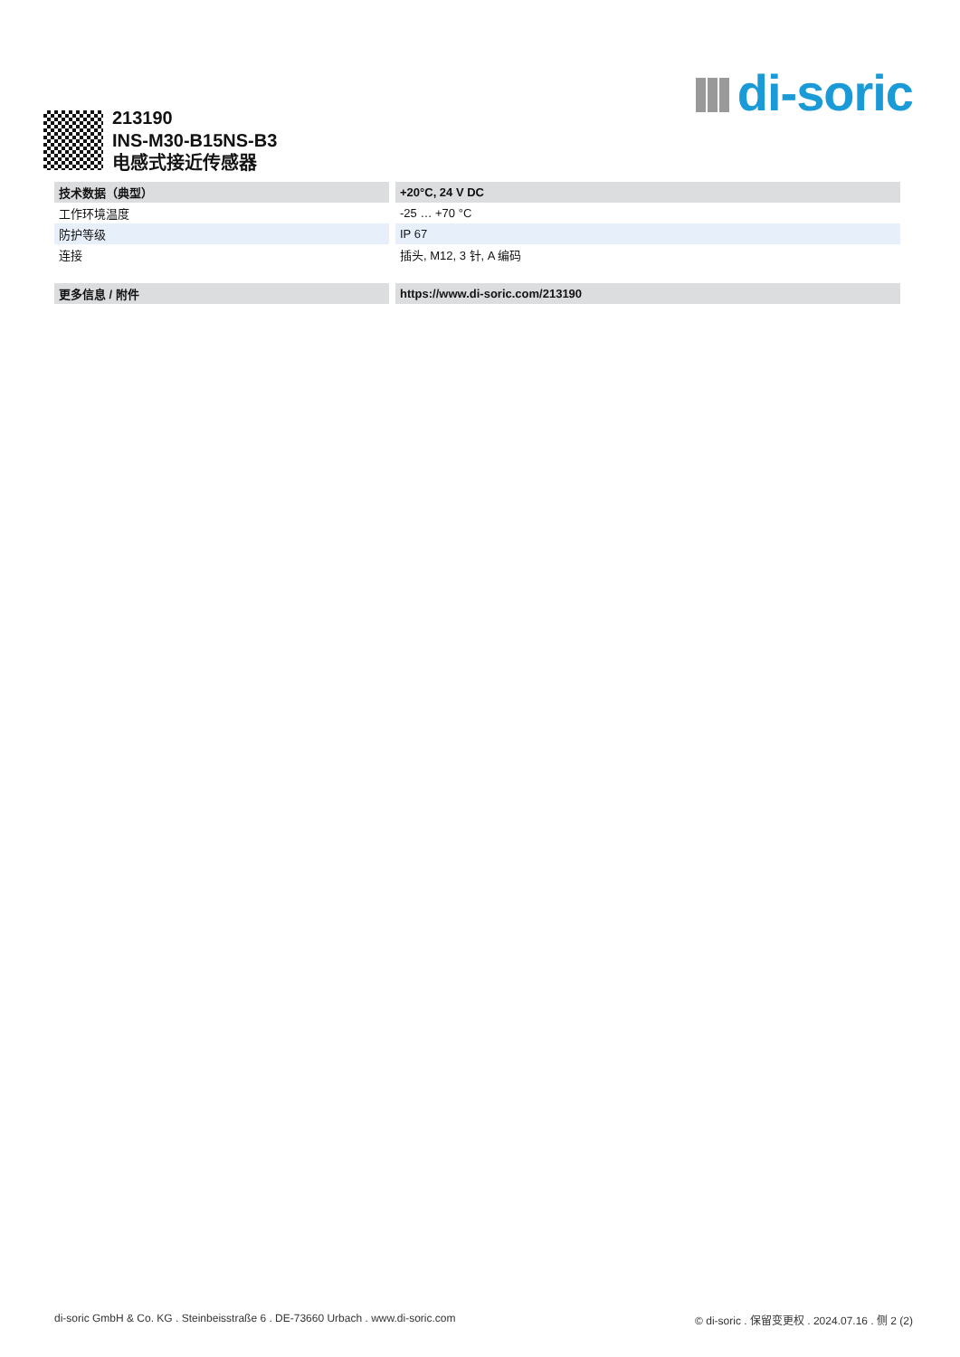di-soric
213190
INS-M30-B15NS-B3
电感式接近传感器
| 技术数据（典型） | +20°C, 24 V DC |
| --- | --- |
| 工作环境温度 | -25 … +70 °C |
| 防护等级 | IP 67 |
| 连接 | 插头, M12, 3 针, A 编码 |
| 更多信息 / 附件 | https://www.di-soric.com/213190 |
di-soric GmbH & Co. KG . Steinbeisstraße 6 . DE-73660 Urbach . www.di-soric.com © di-soric . 保留变更权 . 2024.07.16 . 侧 2 (2)